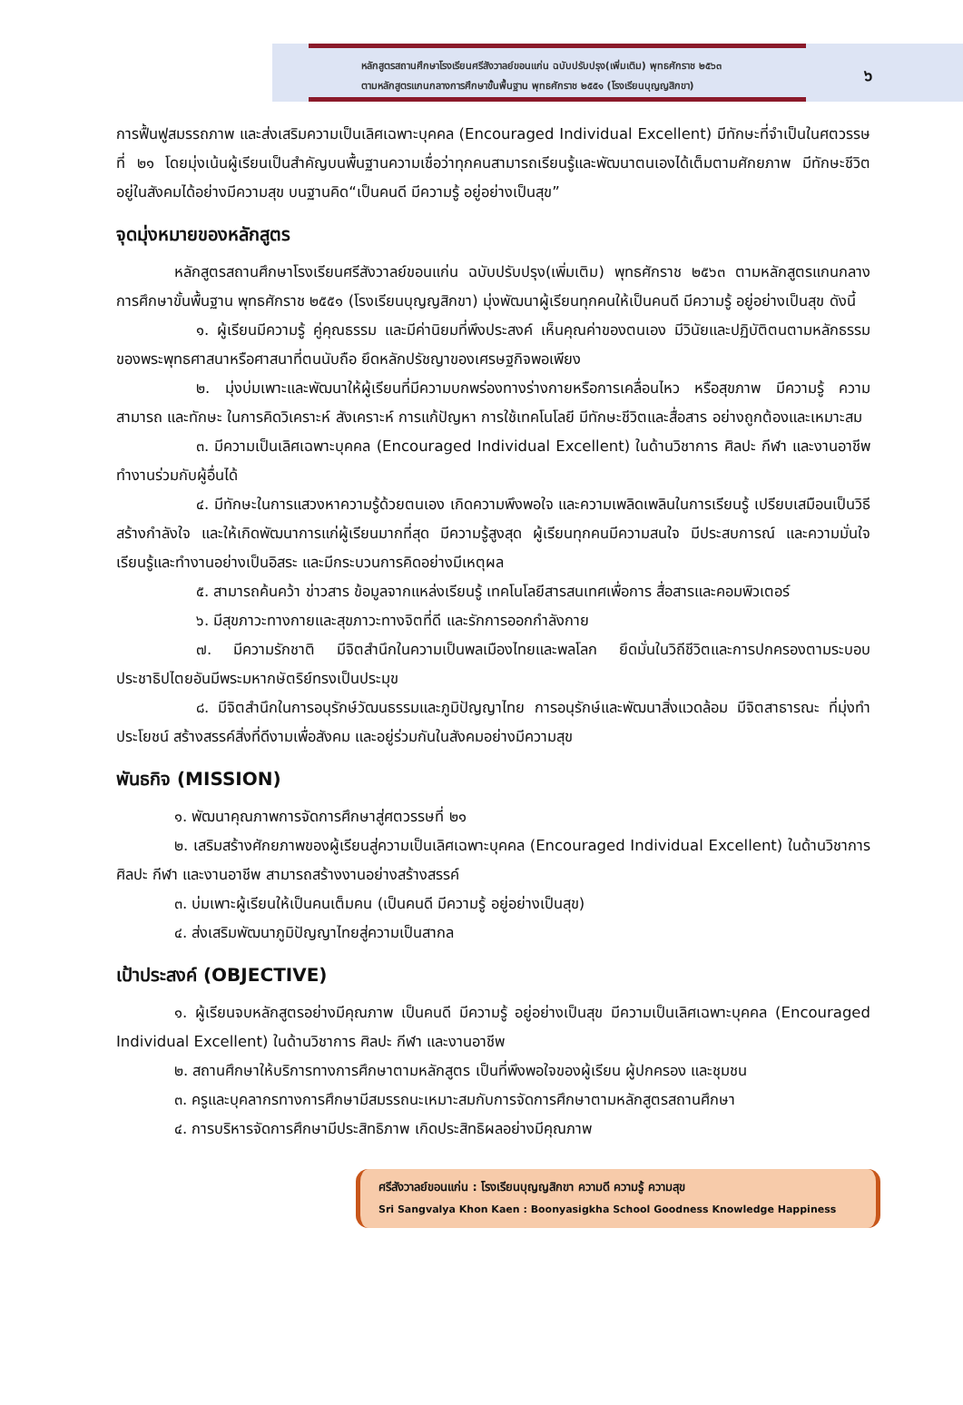หลักสูตรสถานศึกษาโรงเรียนศรีสังวาลย์ขอนแก่น ฉบับปรับปรุง(เพิ่มเติม) พุทธศักราช ๒๕๖๓
ตามหลักสูตรแกนกลางการศึกษาขั้นพื้นฐาน พุทธศักราช ๒๕๕๑ (โรงเรียนบุญญสิกขา)
๖
การฟื้นฟูสมรรถภาพ และส่งเสริมความเป็นเลิศเฉพาะบุคคล (Encouraged Individual Excellent) มีทักษะที่จำเป็นในศตวรรษที่ ๒๑ โดยมุ่งเน้นผู้เรียนเป็นสำคัญบนพื้นฐานความเชื่อว่าทุกคนสามารถเรียนรู้และพัฒนาตนเองได้เต็มตามศักยภาพ มีทักษะชีวิต อยู่ในสังคมได้อย่างมีความสุข บนฐานคิด“เป็นคนดี มีความรู้ อยู่อย่างเป็นสุข”
จุดมุ่งหมายของหลักสูตร
หลักสูตรสถานศึกษาโรงเรียนศรีสังวาลย์ขอนแก่น ฉบับปรับปรุง(เพิ่มเติม) พุทธศักราช ๒๕๖๓ ตามหลักสูตรแกนกลางการศึกษาขั้นพื้นฐาน พุทธศักราช ๒๕๕๑ (โรงเรียนบุญญสิกขา) มุ่งพัฒนาผู้เรียนทุกคนให้เป็นคนดี มีความรู้ อยู่อย่างเป็นสุข ดังนี้
๑. ผู้เรียนมีความรู้ คู่คุณธรรม และมีค่านิยมที่พึงประสงค์ เห็นคุณค่าของตนเอง มีวินัยและปฏิบัติตนตามหลักธรรมของพระพุทธศาสนาหรือศาสนาที่ตนนับถือ ยึดหลักปรัชญาของเศรษฐกิจพอเพียง
๒. มุ่งบ่มเพาะและพัฒนาให้ผู้เรียนที่มีความบกพร่องทางร่างกายหรือการเคลื่อนไหว หรือสุขภาพ มีความรู้ ความสามารถ และทักษะ ในการคิดวิเคราะห์ สังเคราะห์ การแก้ปัญหา การใช้เทคโนโลยี มีทักษะชีวิตและสื่อสาร อย่างถูกต้องและเหมาะสม
๓. มีความเป็นเลิศเฉพาะบุคคล (Encouraged Individual Excellent) ในด้านวิชาการ ศิลปะ กีฬา และงานอาชีพ ทำงานร่วมกับผู้อื่นได้
๔. มีทักษะในการแสวงหาความรู้ด้วยตนเอง เกิดความพึงพอใจ และความเพลิดเพลินในการเรียนรู้ เปรียบเสมือนเป็นวิธีสร้างกำลังใจ และให้เกิดพัฒนาการแก่ผู้เรียนมากที่สุด มีความรู้สูงสุด ผู้เรียนทุกคนมีความสนใจ มีประสบการณ์ และความมั่นใจ เรียนรู้และทำงานอย่างเป็นอิสระ และมีกระบวนการคิดอย่างมีเหตุผล
๕. สามารถค้นคว้า ข่าวสาร ข้อมูลจากแหล่งเรียนรู้ เทคโนโลยีสารสนเทศเพื่อการ สื่อสารและคอมพิวเตอร์
๖. มีสุขภาวะทางกายและสุขภาวะทางจิตที่ดี และรักการออกกำลังกาย
๗. มีความรักชาติ มีจิตสำนึกในความเป็นพลเมืองไทยและพลโลก ยึดมั่นในวิถีชีวิตและการปกครองตามระบอบประชาธิปไตยอันมีพระมหากษัตริย์ทรงเป็นประมุข
๘. มีจิตสำนึกในการอนุรักษ์วัฒนธรรมและภูมิปัญญาไทย การอนุรักษ์และพัฒนาสิ่งแวดล้อม มีจิตสาธารณะ ที่มุ่งทำประโยชน์ สร้างสรรค์สิ่งที่ดีงามเพื่อสังคม และอยู่ร่วมกันในสังคมอย่างมีความสุข
พันธกิจ (MISSION)
๑. พัฒนาคุณภาพการจัดการศึกษาสู่ศตวรรษที่ ๒๑
๒. เสริมสร้างศักยภาพของผู้เรียนสู่ความเป็นเลิศเฉพาะบุคคล (Encouraged Individual Excellent) ในด้านวิชาการ ศิลปะ กีฬา และงานอาชีพ สามารถสร้างงานอย่างสร้างสรรค์
๓. บ่มเพาะผู้เรียนให้เป็นคนเต็มคน (เป็นคนดี มีความรู้ อยู่อย่างเป็นสุข)
๔. ส่งเสริมพัฒนาภูมิปัญญาไทยสู่ความเป็นสากล
เป้าประสงค์ (OBJECTIVE)
๑. ผู้เรียนจบหลักสูตรอย่างมีคุณภาพ เป็นคนดี มีความรู้ อยู่อย่างเป็นสุข มีความเป็นเลิศเฉพาะบุคคล (Encouraged Individual Excellent) ในด้านวิชาการ ศิลปะ กีฬา และงานอาชีพ
๒. สถานศึกษาให้บริการทางการศึกษาตามหลักสูตร เป็นที่พึงพอใจของผู้เรียน ผู้ปกครอง และชุมชน
๓. ครูและบุคลากรทางการศึกษามีสมรรถนะเหมาะสมกับการจัดการศึกษาตามหลักสูตรสถานศึกษา
๔. การบริหารจัดการศึกษามีประสิทธิภาพ เกิดประสิทธิผลอย่างมีคุณภาพ
ศรีสังวาลย์ขอนแก่น : โรงเรียนบุญญสิกขา ความดี ความรู้ ความสุข
Sri Sangvalya Khon Kaen : Boonyasigkha School Goodness Knowledge Happiness